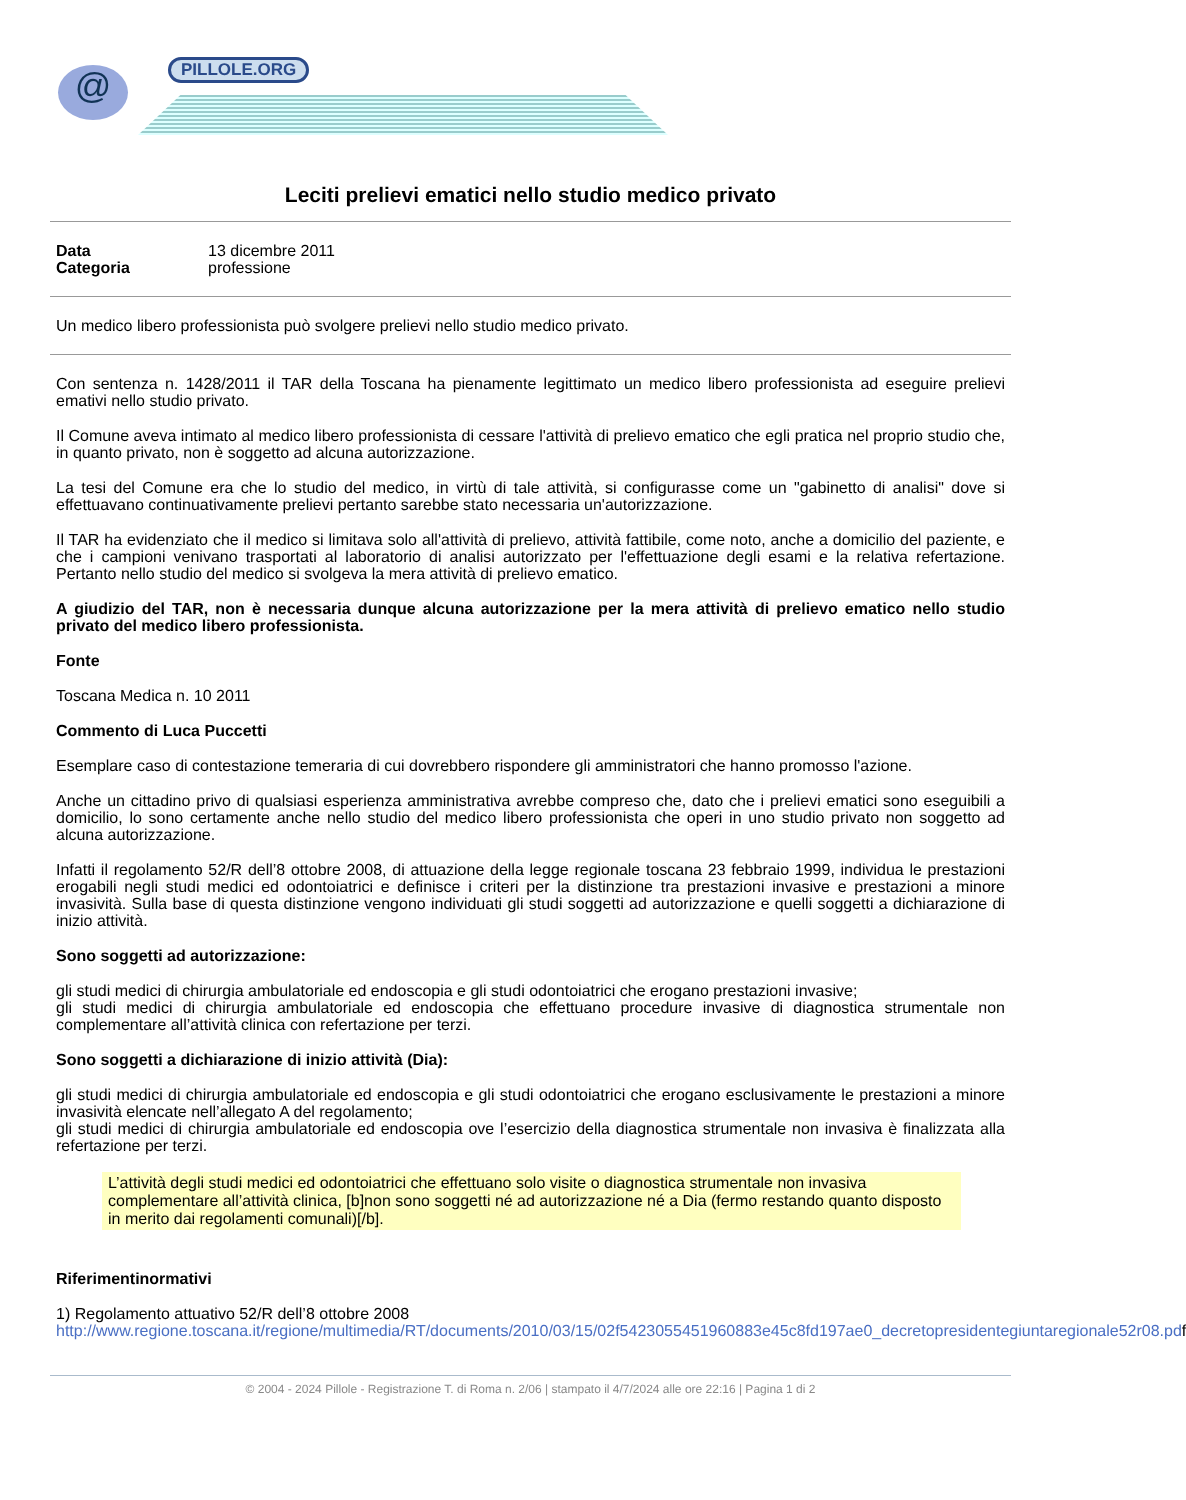@ PILLOLE.ORG
Leciti prelievi ematici nello studio medico privato
Data 13 dicembre 2011
Categoria professione
Un medico libero professionista può svolgere prelievi nello studio medico privato.
Con sentenza n. 1428/2011 il TAR della Toscana ha pienamente legittimato un medico libero professionista ad eseguire prelievi emativi nello studio privato.
Il Comune aveva intimato al medico libero professionista di cessare l'attività di prelievo ematico che egli pratica nel proprio studio che, in quanto privato, non è soggetto ad alcuna autorizzazione.
La tesi del Comune era che lo studio del medico, in virtù di tale attività, si configurasse come un "gabinetto di analisi" dove si effettuavano continuativamente prelievi pertanto sarebbe stato necessaria un'autorizzazione.
Il TAR ha evidenziato che il medico si limitava solo all'attività di prelievo, attività fattibile, come noto, anche a domicilio del paziente, e che i campioni venivano trasportati al laboratorio di analisi autorizzato per l'effettuazione degli esami e la relativa refertazione. Pertanto nello studio del medico si svolgeva la mera attività di prelievo ematico.
A giudizio del TAR, non è necessaria dunque alcuna autorizzazione per la mera attività di prelievo ematico nello studio privato del medico libero professionista.
Fonte
Toscana Medica n. 10 2011
Commento di Luca Puccetti
Esemplare caso di contestazione temeraria di cui dovrebbero rispondere gli amministratori che hanno promosso l'azione.
Anche un cittadino privo di qualsiasi esperienza amministrativa avrebbe compreso che, dato che i prelievi ematici sono eseguibili a domicilio, lo sono certamente anche nello studio del medico libero professionista che operi in uno studio privato non soggetto ad alcuna autorizzazione.
Infatti il regolamento 52/R dell’8 ottobre 2008, di attuazione della legge regionale toscana 23 febbraio 1999, individua le prestazioni erogabili negli studi medici ed odontoiatrici e definisce i criteri per la distinzione tra prestazioni invasive e prestazioni a minore invasività. Sulla base di questa distinzione vengono individuati gli studi soggetti ad autorizzazione e quelli soggetti a dichiarazione di inizio attività.
Sono soggetti ad autorizzazione:
gli studi medici di chirurgia ambulatoriale ed endoscopia e gli studi odontoiatrici che erogano prestazioni invasive;
gli studi medici di chirurgia ambulatoriale ed endoscopia che effettuano procedure invasive di diagnostica strumentale non complementare all’attività clinica con refertazione per terzi.
Sono soggetti a dichiarazione di inizio attività (Dia):
gli studi medici di chirurgia ambulatoriale ed endoscopia e gli studi odontoiatrici che erogano esclusivamente le prestazioni a minore invasività elencate nell’allegato A del regolamento;
gli studi medici di chirurgia ambulatoriale ed endoscopia ove l’esercizio della diagnostica strumentale non invasiva è finalizzata alla refertazione per terzi.
L’attività degli studi medici ed odontoiatrici che effettuano solo visite o diagnostica strumentale non invasiva complementare all’attività clinica, [b]non sono soggetti né ad autorizzazione né a Dia (fermo restando quanto disposto in merito dai regolamenti comunali)[/b].
Riferimentinormativi
1) Regolamento attuativo 52/R dell’8 ottobre 2008
http://www.regione.toscana.it/regione/multimedia/RT/documents/2010/03/15/02f5423055451960883e45c8fd197ae0_decretopresidentegiuntaregionale52r08.pdf
© 2004 - 2024 Pillole - Registrazione T. di Roma n. 2/06 | stampato il 4/7/2024 alle ore 22:16 | Pagina 1 di 2